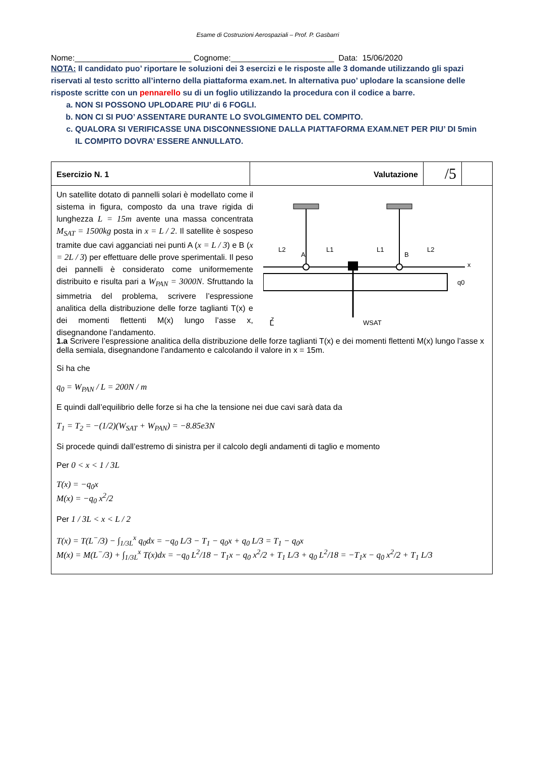Esame di Costruzioni Aerospaziali – Prof. P. Gasbarri
Nome:__________________________ Cognome:_______________________ Data: 15/06/2020
NOTA: Il candidato puo’ riportare le soluzioni dei 3 esercizi e le risposte alle 3 domande utilizzando gli spazi riservati al testo scritto all’interno della piattaforma exam.net. In alternativa puo’ uplodare la scansione delle risposte scritte con un pennarello su di un foglio utilizzando la procedura con il codice a barre.
a. NON SI POSSONO UPLODARE PIU’ di 6 FOGLI.
b. NON CI SI PUO’ ASSENTARE DURANTE LO SVOLGIMENTO DEL COMPITO.
c. QUALORA SI VERIFICASSE UNA DISCONNESSIONE DALLA PIATTAFORMA EXAM.NET PER PIU’ DI 5min IL COMPITO DOVRA’ ESSERE ANNULLATO.
| Esercizio N. 1 | Valutazione | /5 | |
| Un satellite dotato di pannelli solari è modellato come il sistema in figura, composto da una trave rigida di lunghezza L = 15m avente una massa concentrata M<sub>SAT</sub> = 1500kg posta in x = L / 2 . Il satellite è sospeso tramite due cavi agganciati nei punti A ( x = L / 3 ) e B ( x = 2L / 3 ) per effettuare delle prove sperimentali. Il peso dei pannelli è considerato come uniformemente distribuito e risulta pari a W<sub>PAN</sub> = 3000N . Sfruttando la simmetria del problema, scrivere l’espressione analitica della distribuzione delle forze taglianti T(x) e dei momenti flettenti M(x) lungo l’asse x, disegnandone l’andamento. L2 A L1 L1 B L2 x q0 z WSAT L 1.a Scrivere l’espressione analitica della distribuzione delle forze taglianti T(x) e dei momenti flettenti M(x) lungo l’asse x della semiala, disegnandone l’andamento e calcolando il valore in x = 15m. Si ha che q<sub>0</sub> = W<sub>PAN</sub> / L = 200N / m E quindi dall’equilibrio delle forze si ha che la tensione nei due cavi sarà data da T<sub>1</sub> = T<sub>2</sub> = −(1/2)(W<sub>SAT</sub> + W<sub>PAN</sub>) = −8.85e3N Si procede quindi dall’estremo di sinistra per il calcolo degli andamenti di taglio e momento Per 0 < x < 1 / 3L T(x) = −q<sub>0</sub>x M(x) = −q<sub>0</sub> x<sup>2</sup>/2 Per 1 / 3L < x < L / 2 T(x) = T(L<sup>−</sup>/3) − ∫<sub>1/3L</sub><sup>x</sup> q<sub>0</sub>dx = −q<sub>0</sub> L/3 − T<sub>1</sub> − q<sub>0</sub>x + q<sub>0</sub> L/3 = T<sub>1</sub> − q<sub>0</sub>x M(x) = M(L<sup>−</sup>/3) + ∫<sub>1/3L</sub><sup>x</sup> T(x)dx = −q<sub>0</sub> L<sup>2</sup>/18 − T<sub>1</sub>x − q<sub>0</sub> x<sup>2</sup>/2 + T<sub>1</sub> L/3 + q<sub>0</sub> L<sup>2</sup>/18 = −T<sub>1</sub>x − q<sub>0</sub> x<sup>2</sup>/2 + T<sub>1</sub> L/3 | | | |